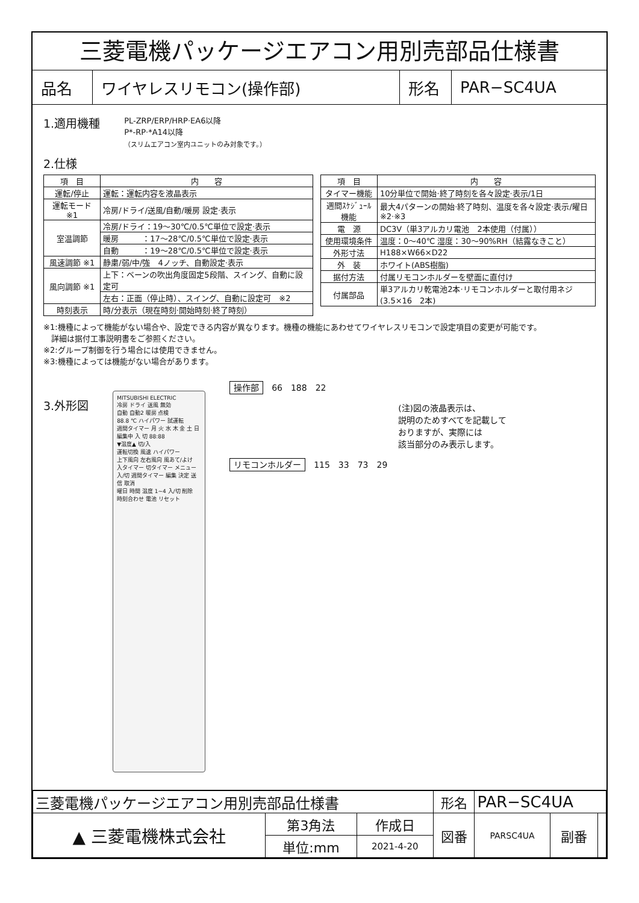三菱電機パッケージエアコン用別売部品仕様書
品名 ワイヤレスリモコン(操作部) 形名 PAR−SC4UA
1.適用機種 PL-ZRP/ERP/HRP·EA6以降
P*-RP·*A14以降
（スリムエアコン室内ユニットのみ対象です。）
2.仕様
| 項 目 | 内 容 |
| --- | --- |
| 運転/停止 | 運転：運転内容を液晶表示 |
| 運転モード ※1 | 冷房/ドライ/送風/自動/暖房 設定·表示 |
| 室温調節 | 冷房/ドライ：19～30℃/0.5℃単位で設定·表示 |
| | 暖房 ：17～28℃/0.5℃単位で設定·表示 |
| | 自動 ：19～28℃/0.5℃単位で設定·表示 |
| 風速調節 ※1 | 静粛/弱/中/強 4ノッチ、自動設定·表示 |
| 風向調節 ※1 | 上下：ベーンの吹出角度固定5段階、スイング、自動に設定可 |
| | 左右：正面（停止時）、スイング、自動に設定可 ※2 |
| 時刻表示 | 時/分表示（現在時刻·開始時刻·終了時刻） |
| 項 目 | 内 容 |
| --- | --- |
| タイマー機能 | 10分単位で開始·終了時刻を各々設定·表示/1日 |
| 週間ｽｹｼﾞｭｰﾙ機能 | 最大4パターンの開始·終了時刻、温度を各々設定·表示/曜日 ※2·※3 |
| 電 源 | DC3V（単3アルカリ電池 2本使用（付属）） |
| 使用環境条件 | 温度：0～40℃ 湿度：30～90%RH（結露なきこと） |
| 外形寸法 | H188×W66×D22 |
| 外 装 | ホワイト(ABS樹脂) |
| 据付方法 | 付属リモコンホルダーを壁面に直付け |
| 付属部品 | 単3アルカリ乾電池2本·リモコンホルダーと取付用ネジ (3.5×16 2本) |
※1:機種によって機能がない場合や、設定できる内容が異なります。機種の機能にあわせてワイヤレスリモコンで設定項目の変更が可能です。
　詳細は据付工事説明書をご参照ください。
※2:グループ制御を行う場合には使用できません。
※3:機種によっては機能がない場合があります。
3.外形図
MITSUBISHI ELECTRIC
冷房 ドライ 送風 無効
自動 自動2 暖房 点検
88.8 ℃ ハイパワー 試運転
週間タイマー 月 火 水 木 金 土 日
編集中 入 切 88:88
▼温度▲ 切/入
運転切換 風速 ハイパワー
上下風向 左右風向 風あて/よけ
入タイマー 切タイマー メニュー
入/切 週間タイマー 編集 決定 送信 取消
曜日 時間 温度 1~4 入/切 削除
時刻合わせ 電池 リセット
操作部　66　188　22
(注)図の液晶表示は、
説明のためすべてを記載して
おりますが、実際には
該当部分のみ表示します。
リモコンホルダー　115　33　73　29
| 三菱電機パッケージエアコン用別売部品仕様書 | | | 形名 | PAR−SC4UA | | |
| ▲ 三菱電機株式会社 | 第3角法 | 作成日 | 図番 | PARSC4UA | 副番 | |
| | 単位:mm | 2021-4-20 | | | | |